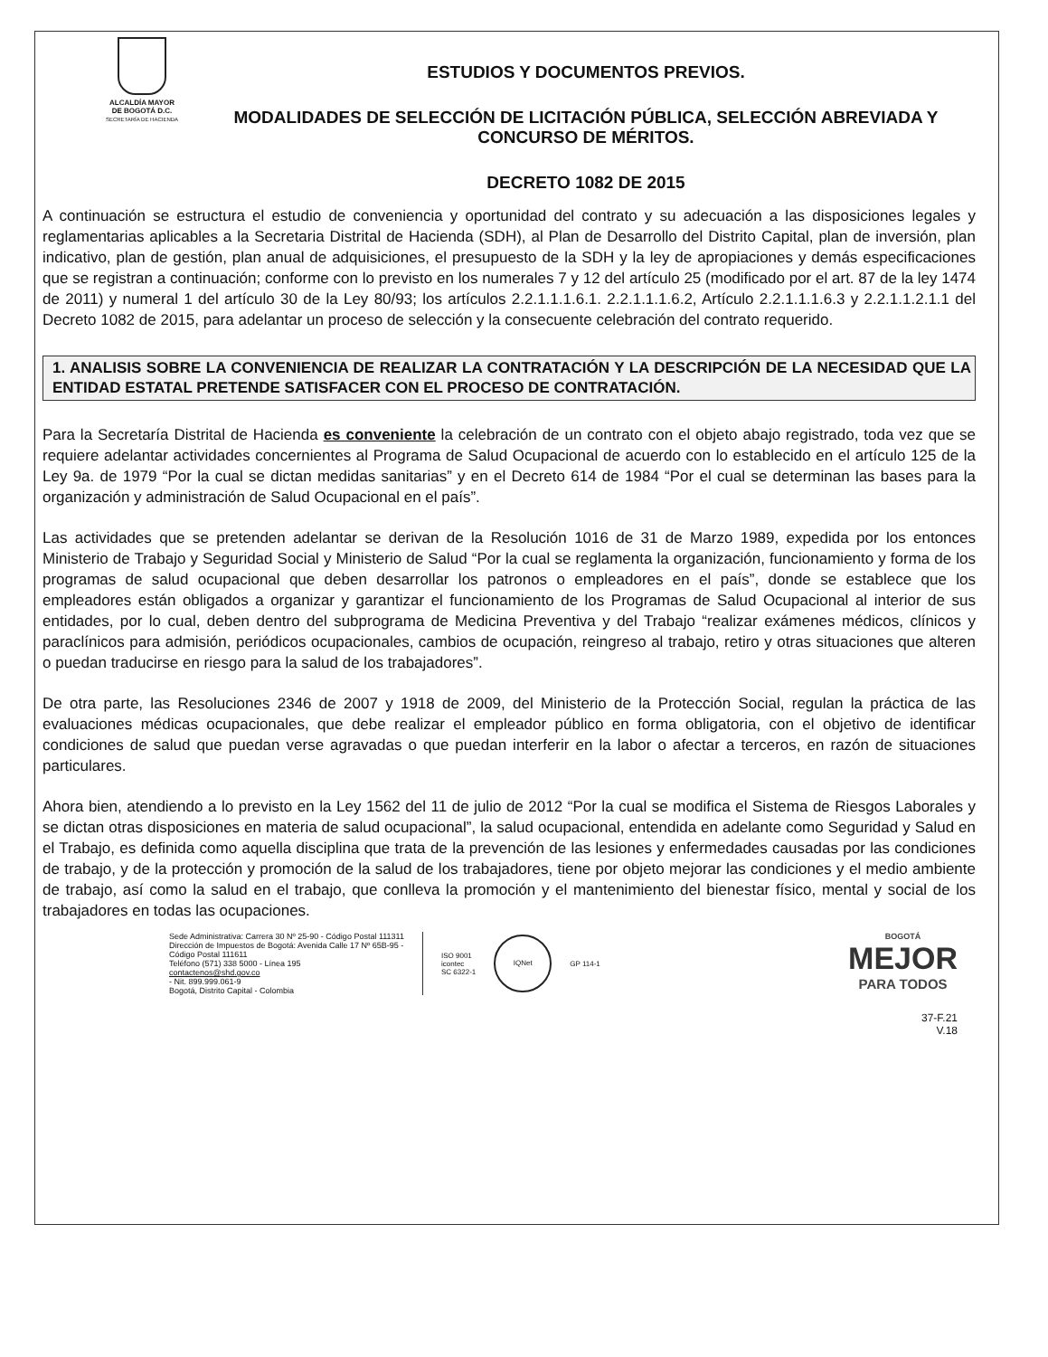ALCALDÍA MAYOR
DE BOGOTÁ D.C.
SECRETARÍA DE HACIENDA
ESTUDIOS Y DOCUMENTOS PREVIOS.
MODALIDADES DE SELECCIÓN DE LICITACIÓN PÚBLICA, SELECCIÓN ABREVIADA Y CONCURSO DE MÉRITOS.
DECRETO 1082 DE 2015
A continuación se estructura el estudio de conveniencia y oportunidad del contrato y su adecuación a las disposiciones legales y reglamentarias aplicables a la Secretaria Distrital de Hacienda (SDH), al Plan de Desarrollo del Distrito Capital, plan de inversión, plan indicativo, plan de gestión, plan anual de adquisiciones, el presupuesto de la SDH y la ley de apropiaciones y demás especificaciones que se registran a continuación; conforme con lo previsto en los numerales 7 y 12 del artículo 25 (modificado por el art. 87 de la ley 1474 de 2011) y numeral 1 del artículo 30 de la Ley 80/93; los artículos 2.2.1.1.1.6.1. 2.2.1.1.1.6.2, Artículo 2.2.1.1.1.6.3 y 2.2.1.1.2.1.1 del Decreto 1082 de 2015, para adelantar un proceso de selección y la consecuente celebración del contrato requerido.
1. ANALISIS SOBRE LA CONVENIENCIA DE REALIZAR LA CONTRATACIÓN Y LA DESCRIPCIÓN DE LA NECESIDAD QUE LA ENTIDAD ESTATAL PRETENDE SATISFACER CON EL PROCESO DE CONTRATACIÓN.
Para la Secretaría Distrital de Hacienda es conveniente la celebración de un contrato con el objeto abajo registrado, toda vez que se requiere adelantar actividades concernientes al Programa de Salud Ocupacional de acuerdo con lo establecido en el artículo 125 de la Ley 9a. de 1979 “Por la cual se dictan medidas sanitarias” y en el Decreto 614 de 1984 “Por el cual se determinan las bases para la organización y administración de Salud Ocupacional en el país”.
Las actividades que se pretenden adelantar se derivan de la Resolución 1016 de 31 de Marzo 1989, expedida por los entonces Ministerio de Trabajo y Seguridad Social y Ministerio de Salud “Por la cual se reglamenta la organización, funcionamiento y forma de los programas de salud ocupacional que deben desarrollar los patronos o empleadores en el país”, donde se establece que los empleadores están obligados a organizar y garantizar el funcionamiento de los Programas de Salud Ocupacional al interior de sus entidades, por lo cual, deben dentro del subprograma de Medicina Preventiva y del Trabajo “realizar exámenes médicos, clínicos y paraclínicos para admisión, periódicos ocupacionales, cambios de ocupación, reingreso al trabajo, retiro y otras situaciones que alteren o puedan traducirse en riesgo para la salud de los trabajadores”.
De otra parte, las Resoluciones 2346 de 2007 y 1918 de 2009, del Ministerio de la Protección Social, regulan la práctica de las evaluaciones médicas ocupacionales, que debe realizar el empleador público en forma obligatoria, con el objetivo de identificar condiciones de salud que puedan verse agravadas o que puedan interferir en la labor o afectar a terceros, en razón de situaciones particulares.
Ahora bien, atendiendo a lo previsto en la Ley 1562 del 11 de julio de 2012 “Por la cual se modifica el Sistema de Riesgos Laborales y se dictan otras disposiciones en materia de salud ocupacional”, la salud ocupacional, entendida en adelante como Seguridad y Salud en el Trabajo, es definida como aquella disciplina que trata de la prevención de las lesiones y enfermedades causadas por las condiciones de trabajo, y de la protección y promoción de la salud de los trabajadores, tiene por objeto mejorar las condiciones y el medio ambiente de trabajo, así como la salud en el trabajo, que conlleva la promoción y el mantenimiento del bienestar físico, mental y social de los trabajadores en todas las ocupaciones.
Sede Administrativa: Carrera 30 Nº 25-90 - Código Postal 111311
Dirección de Impuestos de Bogotá: Avenida Calle 17 Nº 65B-95 - Código Postal 111611
Teléfono (571) 338 5000 - Línea 195
contactenos@shd.gov.co
- Nit. 899.999.061-9
Bogotá, Distrito Capital - Colombia
ISO 9001
icontec
SC 6322-1
IQNet
GP 114-1
BOGOTÁ
MEJOR
PARA TODOS
37-F.21
V.18